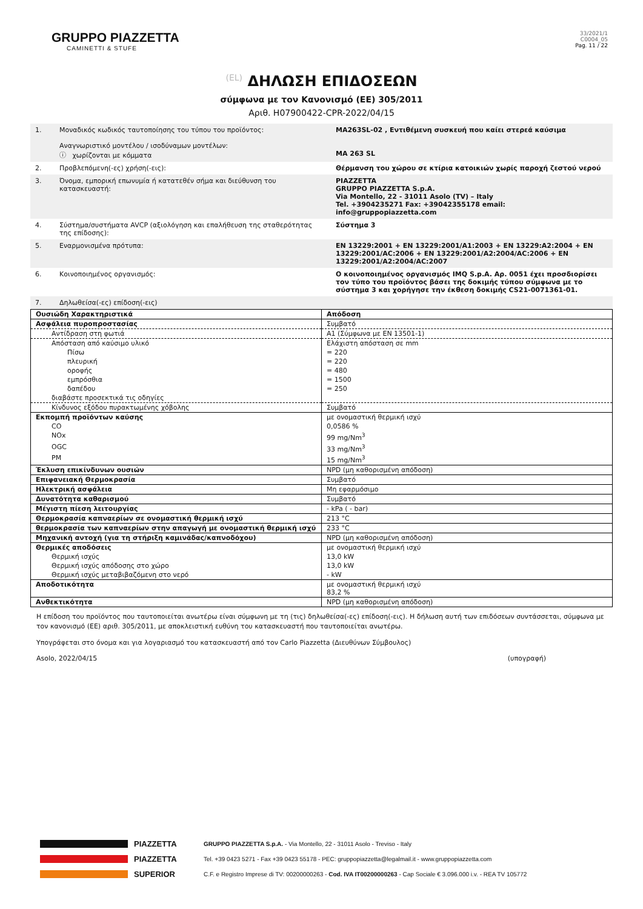GRUPPO PIAZZETTA
CAMINETTI & STUFE
33/2021/1
C0004_05
Pag. 11 / 22
(EL) ΔΗΛΩΣΗ ΕΠΙΔΟΣΕΩΝ
σύμφωνα με τον Κανονισμό (ΕΕ) 305/2011
Αριθ. H07900422-CPR-2022/04/15
| 1. | Μοναδικός κωδικός ταυτοποίησης του τύπου του προϊόντος: Αναγνωριστικό μοντέλου / ισοδύναμων μοντέλων: ⓘ χωρίζονται με κόμματα | MA263SL-02 , Εντιθέμενη συσκευή που καίει στερεά καύσιμα MA 263 SL |
| 2. | Προβλεπόμενη(-ες) χρήση(-εις): | Θέρμανση του χώρου σε κτίρια κατοικιών χωρίς παροχή ζεστού νερού |
| 3. | Όνομα, εμπορική επωνυμία ή κατατεθέν σήμα και διεύθυνση του κατασκευαστή: | PIAZZETTA GRUPPO PIAZZETTA S.p.A. Via Montello, 22 - 31011 Asolo (TV) – Italy Tel. +3904235271 Fax: +39042355178 email: info@gruppopiazzetta.com |
| 4. | Σύστημα/συστήματα AVCP (αξιολόγηση και επαλήθευση της σταθερότητας της επίδοσης): | Σύστημα 3 |
| 5. | Εναρμονισμένα πρότυπα: | EN 13229:2001 + EN 13229:2001/A1:2003 + EN 13229:A2:2004 + EN 13229:2001/AC:2006 + EN 13229:2001/A2:2004/AC:2006 + EN 13229:2001/A2:2004/AC:2007 |
| 6. | Κοινοποιημένος οργανισμός: | Ο κοινοποιημένος οργανισμός IMQ S.p.A. Αρ. 0051 έχει προσδιορίσει τον τύπο του προϊόντος βάσει της δοκιμής τύπου σύμφωνα με το σύστημα 3 και χορήγησε την έκθεση δοκιμής CS21-0071361-01. |
| 7. | Δηλωθείσα(-ες) επίδοση(-εις) | |
| Ουσιώδη Χαρακτηριστικά | Απόδοση |
| --- | --- |
| Ασφάλεια πυροπροστασίας | Συμβατό |
| Αντίδραση στη φωτιά | A1 (Σύμφωνα με EN 13501-1) |
| Απόσταση από καύσιμο υλικό | Ελάχιστη απόσταση σε mm |
| Πίσω | = 220 |
| πλευρική | = 220 |
| οροφής | = 480 |
| εμπρόσθια | = 1500 |
| δαπέδου | = 250 |
| διαβάστε προσεκτικά τις οδηγίες | |
| Κίνδυνος εξόδου πυρακτωμένης χόβολης | Συμβατό |
| Εκπομπή προϊόντων καύσης | με ονομαστική θερμική ισχύ |
| CO | 0,0586 % |
| NOx | 99 mg/Nm<sup>3</sup> |
| OGC | 33 mg/Nm<sup>3</sup> |
| PM | 15 mg/Nm<sup>3</sup> |
| Έκλυση επικίνδυνων ουσιών | NPD (μη καθορισμένη απόδοση) |
| Επιφανειακή Θερμοκρασία | Συμβατό |
| Ηλεκτρική ασφάλεια | Μη εφαρμόσιμο |
| Δυνατότητα καθαρισμού | Συμβατό |
| Μέγιστη πίεση λειτουργίας | - kPa ( - bar) |
| Θερμοκρασία καπναερίων σε ονομαστική θερμική ισχύ | 213 °C |
| θερμοκρασία των καπναερίων στην απαγωγή με ονομαστική θερμική ισχύ | 233 °C |
| Μηχανική αντοχή (για τη στήριξη καμινάδας/καπνοδόχου) | NPD (μη καθορισμένη απόδοση) |
| Θερμικές αποδόσεις | με ονομαστική θερμική ισχύ |
| Θερμική ισχύς | 13,0 kW |
| Θερμική ισχύς απόδοσης στο χώρο | 13,0 kW |
| Θερμική ισχύς μεταβιβαζόμενη στο νερό | - kW |
| Αποδοτικότητα | με ονομαστική θερμική ισχύ 83,2 % |
| Ανθεκτικότητα | NPD (μη καθορισμένη απόδοση) |
Η επίδοση του προϊόντος που ταυτοποιείται ανωτέρω είναι σύμφωνη με τη (τις) δηλωθείσα(-ες) επίδοση(-εις). Η δήλωση αυτή των επιδόσεων συντάσσεται, σύμφωνα με τον κανονισμό (ΕΕ) αριθ. 305/2011, με αποκλειστική ευθύνη του κατασκευαστή που ταυτοποιείται ανωτέρω.
Υπογράφεται στο όνομα και για λογαριασμό του κατασκευαστή από τον Carlo Piazzetta (Διευθύνων Σύμβουλος)
Asolo, 2022/04/15 (υπογραφή)
PIAZZETTA
GRUPPO PIAZZETTA S.p.A. - Via Montello, 22 - 31011 Asolo - Treviso - Italy
PIAZZETTA
Tel. +39 0423 5271 - Fax +39 0423 55178 - PEC: gruppopiazzetta@legalmail.it - www.gruppopiazzetta.com
SUPERIOR
C.F. e Registro Imprese di TV: 00200000263 - Cod. IVA IT00200000263 - Cap Sociale € 3.096.000 i.v. - REA TV 105772